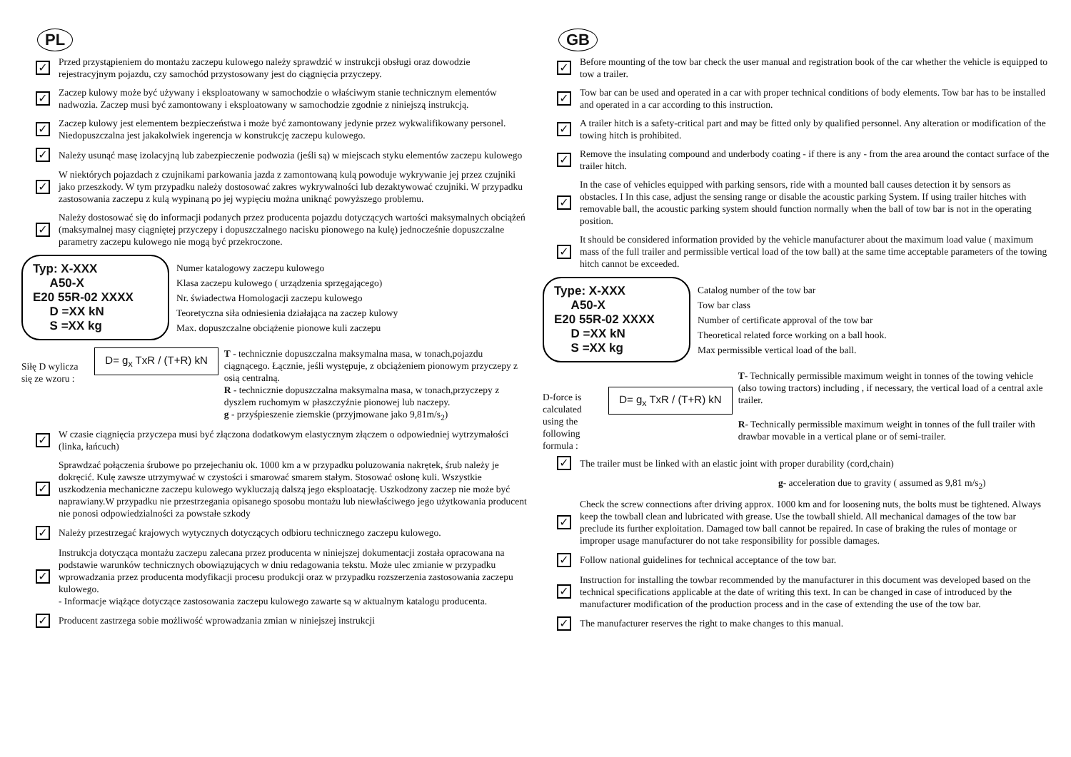PL
✓
Przed przystąpieniem do montażu zaczepu kulowego należy sprawdzić w instrukcji obsługi oraz dowodzie rejestracyjnym pojazdu, czy samochód przystosowany jest do ciągnięcia przyczepy.
✓
Zaczep kulowy może być używany i eksploatowany w samochodzie o właściwym stanie technicznym elementów nadwozia. Zaczep musi być zamontowany i eksploatowany w samochodzie zgodnie z niniejszą instrukcją.
✓
Zaczep kulowy jest elementem bezpieczeństwa i może być zamontowany jedynie przez wykwalifikowany personel. Niedopuszczalna jest jakakolwiek ingerencja w konstrukcję zaczepu kulowego.
✓
Należy usunąć masę izolacyjną lub zabezpieczenie podwozia (jeśli są) w miejscach styku elementów zaczepu kulowego
✓
W niektórych pojazdach z czujnikami parkowania jazda z zamontowaną kulą powoduje wykrywanie jej przez czujniki jako przeszkody. W tym przypadku należy dostosować zakres wykrywalności lub dezaktywować czujniki. W przypadku zastosowania zaczepu z kulą wypinaną po jej wypięciu można uniknąć powyższego problemu.
✓
Należy dostosować się do informacji podanych przez producenta pojazdu dotyczących wartości maksymalnych obciążeń (maksymalnej masy ciągniętej przyczepy i dopuszczalnego nacisku pionowego na kulę) jednocześnie dopuszczalne parametry zaczepu kulowego nie mogą być przekroczone.
Typ: X-XXX
A50-X
E20 55R-02 XXXX
D =XX kN
S =XX kg
Numer katalogowy zaczepu kulowego
Klasa zaczepu kulowego ( urządzenia sprzęgającego)
Nr. świadectwa Homologacji zaczepu kulowego
Teoretyczna siła odniesienia działająca na zaczep kulowy
Max. dopuszczalne obciążenie pionowe kuli zaczepu
Siłę D wylicza się ze wzoru :
D= g<sub>x</sub> TxR / (T+R) kN
T - technicznie dopuszczalna maksymalna masa, w tonach,pojazdu ciągnącego. Łącznie, jeśli występuje, z obciążeniem pionowym przyczepy z osią centralną.
R - technicznie dopuszczalna maksymalna masa, w tonach,przyczepy z dyszlem ruchomym w płaszczyźnie pionowej lub naczepy.
g - przyśpieszenie ziemskie (przyjmowane jako 9,81m/s<sub>2</sub>)
✓
W czasie ciągnięcia przyczepa musi być złączona dodatkowym elastycznym złączem o odpowiedniej wytrzymałości (linka, łańcuch)
✓
Sprawdzać połączenia śrubowe po przejechaniu ok. 1000 km a w przypadku poluzowania nakrętek, śrub należy je dokręcić. Kulę zawsze utrzymywać w czystości i smarować smarem stałym. Stosować osłonę kuli. Wszystkie uszkodzenia mechaniczne zaczepu kulowego wykluczają dalszą jego eksploatację. Uszkodzony zaczep nie może być naprawiany.W przypadku nie przestrzegania opisanego sposobu montażu lub niewłaściwego jego użytkowania producent nie ponosi odpowiedzialności za powstałe szkody
✓
Należy przestrzegać krajowych wytycznych dotyczących odbioru technicznego zaczepu kulowego.
✓
Instrukcja dotycząca montażu zaczepu zalecana przez producenta w niniejszej dokumentacji została opracowana na podstawie warunków technicznych obowiązujących w dniu redagowania tekstu. Może ulec zmianie w przypadku wprowadzania przez producenta modyfikacji procesu produkcji oraz w przypadku rozszerzenia zastosowania zaczepu kulowego.
- Informacje wiążące dotyczące zastosowania zaczepu kulowego zawarte są w aktualnym katalogu producenta.
✓
Producent zastrzega sobie możliwość wprowadzania zmian w niniejszej instrukcji
GB
✓
Before mounting of the tow bar check the user manual and registration book of the car whether the vehicle is equipped to tow a trailer.
✓
Tow bar can be used and operated in a car with proper technical conditions of body elements. Tow bar has to be installed and operated in a car according to this instruction.
✓
A trailer hitch is a safety-critical part and may be fitted only by qualified personnel. Any alteration or modification of the towing hitch is prohibited.
✓
Remove the insulating compound and underbody coating - if there is any - from the area around the contact surface of the trailer hitch.
✓
In the case of vehicles equipped with parking sensors, ride with a mounted ball causes detection it by sensors as obstacles. I In this case, adjust the sensing range or disable the acoustic parking System. If using trailer hitches with removable ball, the acoustic parking system should function normally when the ball of tow bar is not in the operating position.
✓
It should be considered information provided by the vehicle manufacturer about the maximum load value ( maximum mass of the full trailer and permissible vertical load of the tow ball) at the same time acceptable parameters of the towing hitch cannot be exceeded.
Type: X-XXX
A50-X
E20 55R-02 XXXX
D =XX kN
S =XX kg
Catalog number of the tow bar
Tow bar class
Number of certificate approval of the tow bar
Theoretical related force working on a ball hook.
Max permissible vertical load of the ball.
D-force is calculated using the following formula :
D= g<sub>x</sub> TxR / (T+R) kN
T- Technically permissible maximum weight in tonnes of the towing vehicle (also towing tractors) including , if necessary, the vertical load of a central axle trailer.
R- Technically permissible maximum weight in tonnes of the full trailer with drawbar movable in a vertical plane or of semi-trailer.
✓
The trailer must be linked with an elastic joint with proper durability (cord,chain)
g- acceleration due to gravity ( assumed as 9,81 m/s<sub>2</sub>)
✓
Check the screw connections after driving approx. 1000 km and for loosening nuts, the bolts must be tightened. Always keep the towball clean and lubricated with grease. Use the towball shield. All mechanical damages of the tow bar preclude its further exploitation. Damaged tow ball cannot be repaired. In case of braking the rules of montage or improper usage manufacturer do not take responsibility for possible damages.
✓
Follow national guidelines for technical acceptance of the tow bar.
✓
Instruction for installing the towbar recommended by the manufacturer in this document was developed based on the technical specifications applicable at the date of writing this text. In can be changed in case of introduced by the manufacturer modification of the production process and in the case of extending the use of the tow bar.
✓
The manufacturer reserves the right to make changes to this manual.